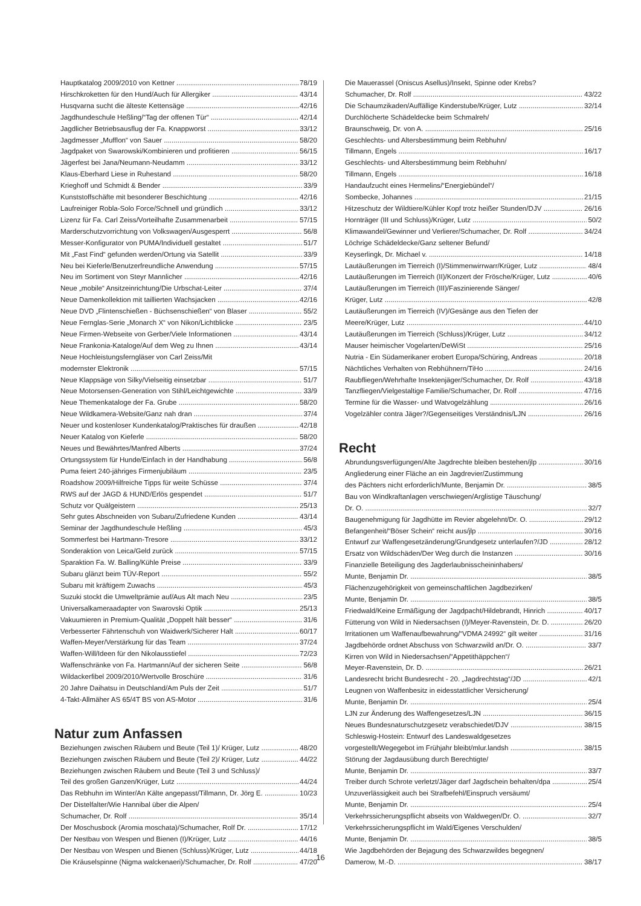Hauptkatalog 2009/2010 von Kettner 78/19
Hirschkroketten für den Hund/Auch für Allergiker 43/14
Husqvarna sucht die älteste Kettensäge 42/16
Jagdhundeschule Heßling/“Tag der offenen Tür“42/14
Jagdlicher Betriebsausflug der Fa. Knappworst 33/12
Jagdmesser „Mufflon“ von Sauer 58/20
Jagdpaket von Swarowski/Kombinieren und profitieren 56/15
Jägerfest bei Jana/Neumann-Neudamm 33/12
Klaus-Eberhard Liese in Ruhestand 58/20
Krieghoff und Schmidt & Bender 33/9
Kunststoffschäfte mit besonderer Beschichtung 42/16
Laufreiniger Robla-Solo Force/Schnell und gründlich 33/12
Lizenz für Fa. Carl Zeiss/Vorteilhafte Zusammenarbeit 57/15
Marderschutzvorrichtung von Volkswagen/Ausgesperrt 56/8
Messer-Konfigurator von PUMA/Individuell gestaltet 51/7
Mit „Fast Find“ gefunden werden/Ortung via Satellit 33/9
Neu bei Kieferle/Benutzerfreundliche Anwendung 57/15
Neu im Sortiment von Steyr Mannlicher 42/16
Neue „mobile“ Ansitzeinrichtung/Die Urbschat-Leiter 37/4
Neue Damenkollektion mit taillierten Wachsjacken 42/16
Neue DVD „Flintenschießen - Büchsenschießen“ von Blaser 55/2
Neue Fernglas-Serie „Monarch X“ von Nikon/Lichtblicke 23/5
Neue Firmen-Webseite von Gerber/Viele Informationen 43/14
Neue Frankonia-Kataloge/Auf dem Weg zu Ihnen 43/14
Neue Hochleistungsferngläser von Carl Zeiss/Mit
modernster Elektronik 57/15
Neue Klappsäge von Silky/Vielseitig einsetzbar 51/7
Neue Motorsensen-Generation von Stihl/Leichtgewichte 33/9
Neue Themenkataloge der Fa. Grube 58/20
Neue Wildkamera-Website/Ganz nah dran 37/4
Neuer und kostenloser Kundenkatalog/Praktisches für draußen 42/18
Neuer Katalog von Kieferle 58/20
Neues und Bewährtes/Manfred Alberts 37/24
Ortungssystem für Hunde/Einfach in der Handhabung 56/8
Puma feiert 240-jähriges Firmenjubiläum 23/5
Roadshow 2009/Hilfreiche Tipps für weite Schüsse 37/4
RWS auf der JAGD & HUND/Erlös gespendet 51/7
Schutz vor Quälgeistern 25/13
Sehr gutes Abschneiden von Subaru/Zufriedene Kunden 43/14
Seminar der Jagdhundeschule Heßling 45/3
Sommerfest bei Hartmann-Tresore 33/12
Sonderaktion von Leica/Geld zurück 57/15
Sparaktion Fa. W. Balling/Kühle Preise 33/9
Subaru glänzt beim TÜV-Report 55/2
Subaru mit kräftigem Zuwachs 45/3
Suzuki stockt die Umweltprämie auf/Aus Alt mach Neu 23/5
Universalkameraadapter von Swarovski Optik 25/13
Vakuumieren in Premium-Qualität „Doppelt hält besser“31/6
Verbesserter Fährtenschuh von Waidwerk/Sicherer Halt 60/17
Waffen-Meyer/Verstärkung für das Team 37/24
Waffen-Will/Ideen für den Nikolausstiefel 72/23
Waffenschränke von Fa. Hartmann/Auf der sicheren Seite 56/8
Wildackerfibel 2009/2010/Wertvolle Broschüre 31/6
20 Jahre Daihatsu in Deutschland/Am Puls der Zeit 51/7
4-Takt-Allmäher AS 65/4T BS von AS-Motor 31/6
Natur zum Anfassen
Beziehungen zwischen Räubern und Beute (Teil 1)/ Krüger, Lutz 48/20
Beziehungen zwischen Räubern und Beute (Teil 2)/ Krüger, Lutz 44/22
Beziehungen zwischen Räubern und Beute (Teil 3 und Schluss)/
Teil des großen Ganzen/Krüger, Lutz 44/24
Das Rebhuhn im Winter/An Kälte angepasst/Tillmann, Dr. Jörg E. 10/23
Der Distelfalter/Wie Hannibal über die Alpen/
Schumacher, Dr. Rolf 35/14
Der Moschusbock (Aromia moschata)/Schumacher, Rolf Dr. 17/12
Der Nestbau von Wespen und Bienen (I)/Krüger, Lutz 44/16
Der Nestbau von Wespen und Bienen (Schluss)/Krüger, Lutz 44/18
Die Kräuselspinne (Nigma walckenaeri)/Schumacher, Dr. Rolf 47/20
Die Mauerassel (Oniscus Asellus)/Insekt, Spinne oder Krebs?
Schumacher, Dr. Rolf 43/22
Die Schaumzikaden/Auffällige Kinderstube/Krüger, Lutz 32/14
Durchlöcherte Schädeldecke beim Schmalreh/
Braunschweig, Dr. von A. 25/16
Geschlechts- und Altersbestimmung beim Rebhuhn/
Tillmann, Engels 16/17
Geschlechts- und Altersbestimmung beim Rebhuhn/
Tillmann, Engels 16/18
Handaufzucht eines Hermelins/“Energiebündel“/
Sombecke, Johannes 21/15
Hitzeschutz der Wildtiere/Kühler Kopf trotz heißer Stunden/DJV 26/16
Hornträger (III und Schluss)/Krüger, Lutz 50/2
Klimawandel/Gewinner und Verlierer/Schumacher, Dr. Rolf 34/24
Löchrige Schädeldecke/Ganz seltener Befund/
Keyserlingk, Dr. Michael v. 14/18
Lautäußerungen im Tierreich (I)/Stimmenwirrwarr/Krüger, Lutz 48/4
Lautäußerungen im Tierreich (II)/Konzert der Frösche/Krüger, Lutz 40/6
Lautäußerungen im Tierreich (III)/Faszinierende Sänger/
Krüger, Lutz 42/8
Lautäußerungen im Tierreich (IV)/Gesänge aus den Tiefen der
Meere/Krüger, Lutz 44/10
Lautäußerungen im Tierreich (Schluss)/Krüger, Lutz 34/12
Mauser heimischer Vogelarten/DeWiSt 25/16
Nutria - Ein Südamerikaner erobert Europa/Schüring, Andreas 20/18
Nächtliches Verhalten von Rebhühnern/TiHo 24/16
Raubfliegen/Wehrhafte Insektenjäger/Schumacher, Dr. Rolf 43/18
Tanzfliegen/Vielgestaltige Familie/Schumacher, Dr. Rolf 47/16
Termine für die Wasser- und Watvogelzählung 26/16
Vogelzähler contra Jäger?/Gegenseitiges Verständnis/LJN 26/16
Recht
Abrundungsverfügungen/Alte Jagdrechte bleiben bestehen/jlp 30/16
Angliederung einer Fläche an ein Jagdrevier/Zustimmung
des Pächters nicht erforderlich/Munte, Benjamin Dr. 38/5
Bau von Windkraftanlagen verschwiegen/Arglistige Täuschung/
Dr. O. 32/7
Baugenehmigung für Jagdhütte im Revier abgelehnt/Dr. O. 29/12
Befangenheit/“Böser Schein“ reicht aus/jlp 30/16
Entwurf zur Waffengesetzänderung/Grundgesetz unterlaufen?/JD 28/12
Ersatz von Wildschäden/Der Weg durch die Instanzen 30/16
Finanzielle Beteiligung des Jagderlaubnisscheininhabers/
Munte, Benjamin Dr. 38/5
Flächenzugehörigkeit von gemeinschaftlichen Jagdbezirken/
Munte, Benjamin Dr. 38/5
Friedwald/Keine Ermäßigung der Jagdpacht/Hildebrandt, Hinrich 40/17
Fütterung von Wild in Niedersachsen (I)/Meyer-Ravenstein, Dr. D. 26/20
Irritationen um Waffenaufbewahrung/“VDMA 24992“ gilt weiter 31/16
Jagdbehörde ordnet Abschuss von Schwarzwild an/Dr. O. 33/7
Kirren von Wild in Niedersachsen/“Appetithäppchen“/
Meyer-Ravenstein, Dr. D. 26/21
Landesrecht bricht Bundesrecht - 20. „Jagdrechtstag“/JD 42/1
Leugnen von Waffenbesitz in eidesstattlicher Versicherung/
Munte, Benjamin Dr. 25/4
LJN zur Änderung des Waffengesetzes/LJN 36/15
Neues Bundesnaturschutzgesetz verabschiedet/DJV 38/15
Schleswig-Hostein: Entwurf des Landeswaldgesetzes
vorgestellt/Wegegebot im Frühjahr bleibt/mlur.landsh 38/15
Störung der Jagdausübung durch Berechtigte/
Munte, Benjamin Dr. 33/7
Treiber durch Schrote verletzt/Jäger darf Jagdschein behalten/dpa 25/4
Unzuverlässigkeit auch bei Strafbefehl/Einspruch versäumt/
Munte, Benjamin Dr. 25/4
Verkehrssicherungspflicht abseits von Waldwegen/Dr. O. 32/7
Verkehrssicherungspflicht im Wald/Eigenes Verschulden/
Munte, Benjamin Dr. 38/5
Wie Jagdbehörden der Bejagung des Schwarzwildes begegnen/
Damerow, M.-D. 38/17
16